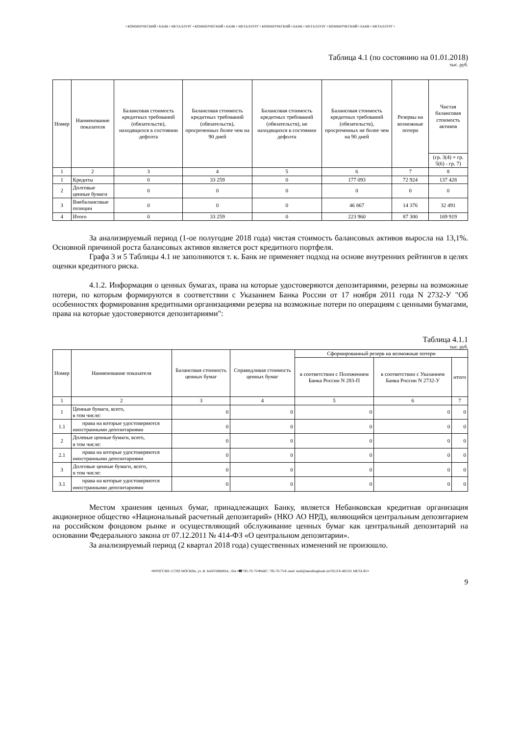• КОММЕРЧЕСКИЙ • БАНК • МЕТАЛЛУРГ • КОММЕРЧЕСКИЙ • БАНК • МЕТАЛЛУРГ • КОММЕРЧЕСКИЙ • БАНК • МЕТАЛЛУРГ • КОММЕРЧЕСКИЙ • БАНК • МЕТАЛЛУРГ •
Таблица 4.1 (по состоянию на 01.01.2018)
тыс. руб.
| Номер | Наименование показателя | Балансовая стоимость кредитных требований (обязательств), находящихся в состоянии дефолта | Балансовая стоимость кредитных требований (обязательств), просроченных более чем на 90 дней | Балансовая стоимость кредитных требований (обязательств), не находящихся в состоянии дефолта | Балансовая стоимость кредитных требований (обязательств), просроченных не более чем на 90 дней | Резервы на возможные потери | Чистая балансовая стоимость активов |
| --- | --- | --- | --- | --- | --- | --- | --- |
| | | | | | | | (гр. 3(4) + гр. 5(6) - гр. 7) |
| 1 | 2 | 3 | 4 | 5 | 6 | 7 | 8 |
| 1 | Кредиты | 0 | 33 259 | 0 | 177 093 | 72 924 | 137 428 |
| 2 | Долговые ценные бумаги | 0 | 0 | 0 | 0 | 0 | 0 |
| 3 | Внебалансовые позиции | 0 | 0 | 0 | 46 867 | 14 376 | 32 491 |
| 4 | Итого | 0 | 33 259 | 0 | 223 960 | 87 300 | 169 919 |
За анализируемый период (1-ое полугодие 2018 года) чистая стоимость балансовых активов выросла на 13,1%. Основной причиной роста балансовых активов является рост кредитного портфеля.
Графа 3 и 5 Таблицы 4.1 не заполняются т. к. Банк не применяет подход на основе внутренних рейтингов в целях оценки кредитного риска.
4.1.2. Информация о ценных бумагах, права на которые удостоверяются депозитариями, резервы на возможные потери, по которым формируются в соответствии с Указанием Банка России от 17 ноября 2011 года N 2732-У "Об особенностях формирования кредитными организациями резерва на возможные потери по операциям с ценными бумагами, права на которые удостоверяются депозитариями":
Таблица 4.1.1
тыс. руб.
| Номер | Наименование показателя | Балансовая стоимость ценных бумаг | Справедливая стоимость ценных бумаг | Сформированный резерв на возможные потери | | |
| --- | --- | --- | --- | --- | --- | --- |
| | | | | в соответствии с Положением Банка России N 283-П | в соответствии с Указанием Банка России N 2732-У | итого |
| 1 | 2 | 3 | 4 | 5 | 6 | 7 |
| 1 | Ценные бумаги, всего, в том числе: | 0 | 0 | 0 | 0 | 0 |
| 1.1 | права на которые удостоверяются иностранными депозитариями | 0 | 0 | 0 | 0 | 0 |
| 2 | Долевые ценные бумаги, всего, в том числе: | 0 | 0 | 0 | 0 | 0 |
| 2.1 | права на которые удостоверяются иностранными депозитариями | 0 | 0 | 0 | 0 | 0 |
| 3 | Долговые ценные бумаги, всего, в том числе: | 0 | 0 | 0 | 0 | 0 |
| 3.1 | права на которые удостоверяются иностранными депозитариями | 0 | 0 | 0 | 0 | 0 |
Местом хранения ценных бумаг, принадлежащих Банку, является Небанковская кредитная организация акционерное общество «Национальный расчетный депозитарий» (НКО АО НРД), являющийся центральным депозитарием на российском фондовом рынке и осуществляющий обслуживание ценных бумаг как центральный депозитарий на основании Федерального закона от 07.12.2011 № 414-ФЗ «О центральном депозитарии».
За анализируемый период (2 квартал 2018 года) существенных изменений не произошло.
•✉РОССИЯ 117292 МОСКВА, ул. И. БАБУШКИНА, 16А.•☎785-70-75•ФАКС: 785-70-75•E-mail: mail@metallurgbank.ru•TELEX:485101 META RU•
9